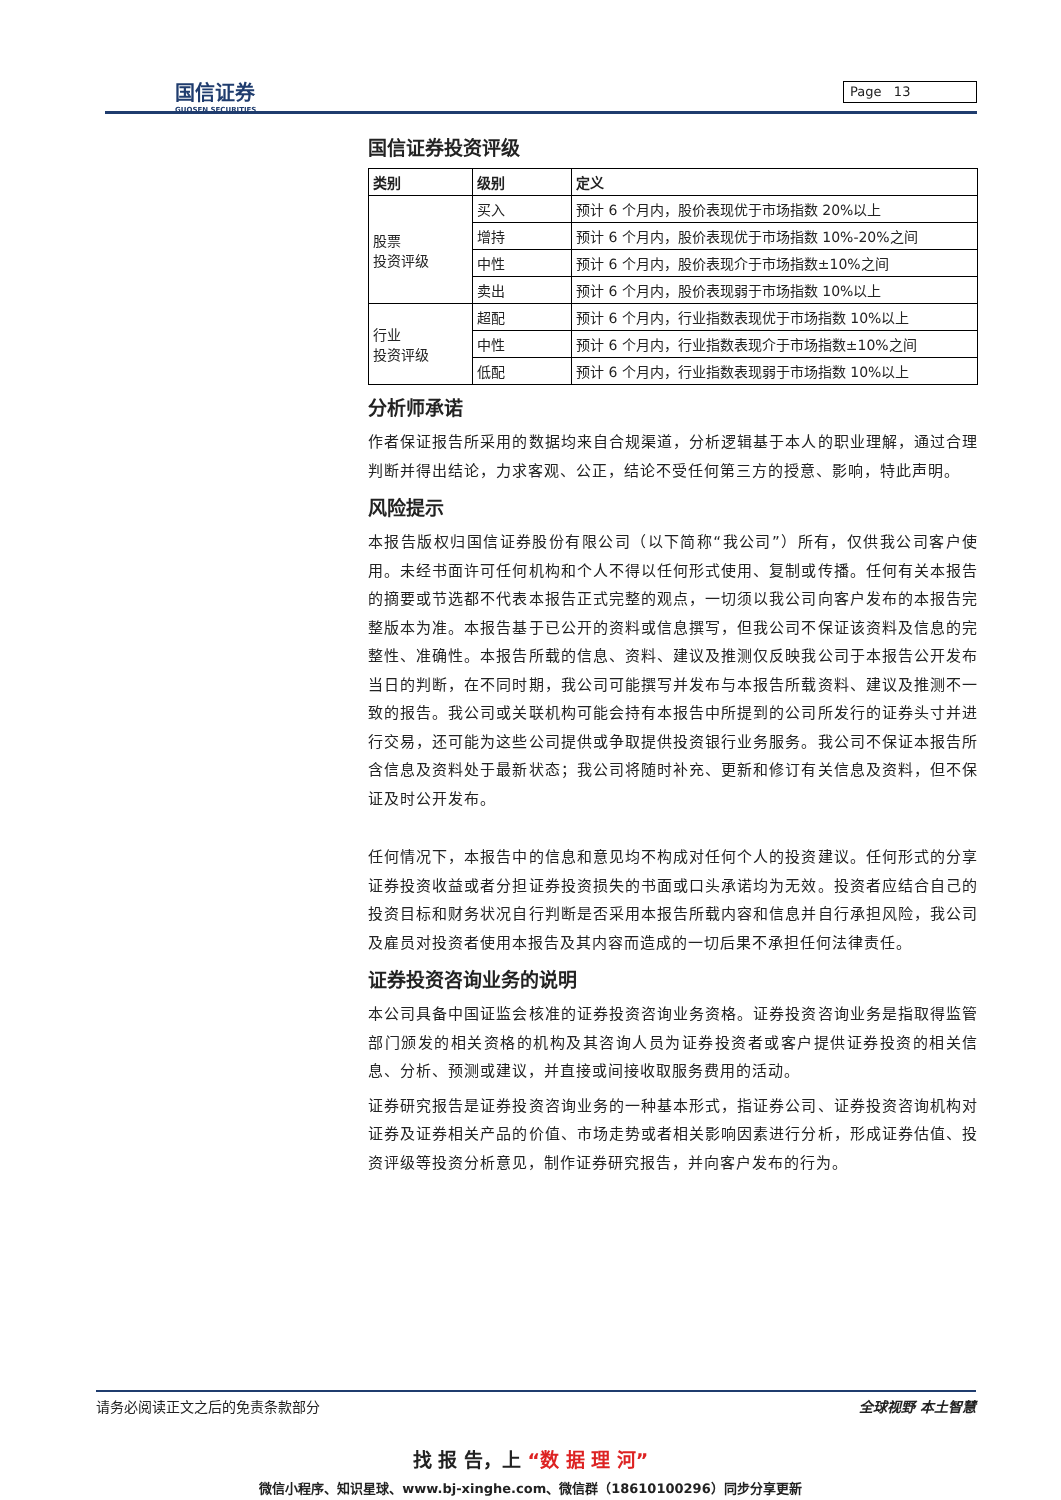国信证券
GUOSEN SECURITIES
Page 13
国信证券投资评级
| 类别 | 级别 | 定义 |
| --- | --- | --- |
| 股票 投资评级 | 买入 | 预计 6 个月内，股价表现优于市场指数 20%以上 |
| | 增持 | 预计 6 个月内，股价表现优于市场指数 10%-20%之间 |
| | 中性 | 预计 6 个月内，股价表现介于市场指数±10%之间 |
| | 卖出 | 预计 6 个月内，股价表现弱于市场指数 10%以上 |
| 行业 投资评级 | 超配 | 预计 6 个月内，行业指数表现优于市场指数 10%以上 |
| | 中性 | 预计 6 个月内，行业指数表现介于市场指数±10%之间 |
| | 低配 | 预计 6 个月内，行业指数表现弱于市场指数 10%以上 |
分析师承诺
作者保证报告所采用的数据均来自合规渠道，分析逻辑基于本人的职业理解，通过合理判断并得出结论，力求客观、公正，结论不受任何第三方的授意、影响，特此声明。
风险提示
本报告版权归国信证券股份有限公司（以下简称“我公司”）所有，仅供我公司客户使用。未经书面许可任何机构和个人不得以任何形式使用、复制或传播。任何有关本报告的摘要或节选都不代表本报告正式完整的观点，一切须以我公司向客户发布的本报告完整版本为准。本报告基于已公开的资料或信息撰写，但我公司不保证该资料及信息的完整性、准确性。本报告所载的信息、资料、建议及推测仅反映我公司于本报告公开发布当日的判断，在不同时期，我公司可能撰写并发布与本报告所载资料、建议及推测不一致的报告。我公司或关联机构可能会持有本报告中所提到的公司所发行的证券头寸并进行交易，还可能为这些公司提供或争取提供投资银行业务服务。我公司不保证本报告所含信息及资料处于最新状态；我公司将随时补充、更新和修订有关信息及资料，但不保证及时公开发布。
任何情况下，本报告中的信息和意见均不构成对任何个人的投资建议。任何形式的分享证券投资收益或者分担证券投资损失的书面或口头承诺均为无效。投资者应结合自己的投资目标和财务状况自行判断是否采用本报告所载内容和信息并自行承担风险，我公司及雇员对投资者使用本报告及其内容而造成的一切后果不承担任何法律责任。
证券投资咨询业务的说明
本公司具备中国证监会核准的证券投资咨询业务资格。证券投资咨询业务是指取得监管部门颁发的相关资格的机构及其咨询人员为证券投资者或客户提供证券投资的相关信息、分析、预测或建议，并直接或间接收取服务费用的活动。
证券研究报告是证券投资咨询业务的一种基本形式，指证券公司、证券投资咨询机构对证券及证券相关产品的价值、市场走势或者相关影响因素进行分析，形成证券估值、投资评级等投资分析意见，制作证券研究报告，并向客户发布的行为。
请务必阅读正文之后的免责条款部分 全球视野 本土智慧
找 报 告，上 “数 据 理 河”
微信小程序、知识星球、www.bj-xinghe.com、微信群（18610100296）同步分享更新